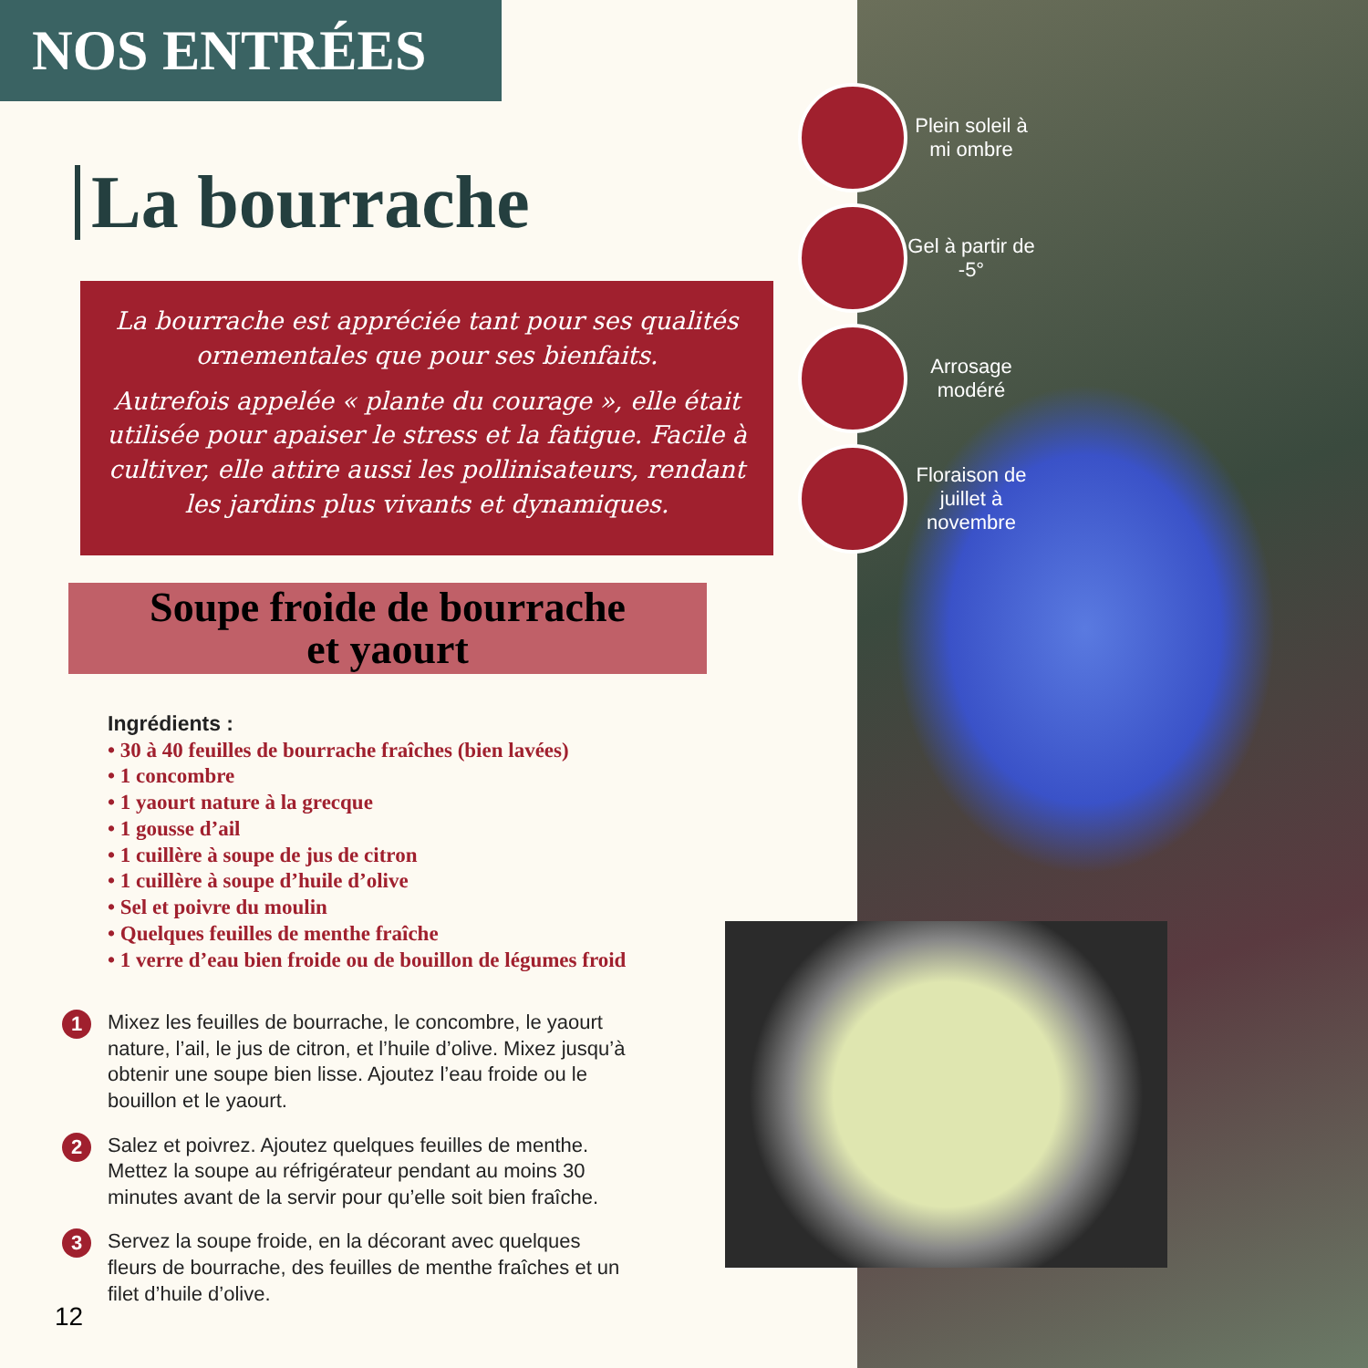NOS ENTRÉES
La bourrache
La bourrache est appréciée tant pour ses qualités ornementales que pour ses bienfaits.
Autrefois appelée « plante du courage », elle était utilisée pour apaiser le stress et la fatigue. Facile à cultiver, elle attire aussi les pollinisateurs, rendant les jardins plus vivants et dynamiques.
Soupe froide de bourrache
et yaourt
Ingrédients :
• 30 à 40 feuilles de bourrache fraîches (bien lavées)
• 1 concombre
• 1 yaourt nature à la grecque
• 1 gousse d’ail
• 1 cuillère à soupe de jus de citron
• 1 cuillère à soupe d’huile d’olive
• Sel et poivre du moulin
• Quelques feuilles de menthe fraîche
• 1 verre d’eau bien froide ou de bouillon de légumes froid
1 Mixez les feuilles de bourrache, le concombre, le yaourt nature, l’ail, le jus de citron, et l’huile d’olive. Mixez jusqu’à obtenir une soupe bien lisse. Ajoutez l’eau froide ou le bouillon et le yaourt.
2 Salez et poivrez. Ajoutez quelques feuilles de menthe. Mettez la soupe au réfrigérateur pendant au moins 30 minutes avant de la servir pour qu’elle soit bien fraîche.
3 Servez la soupe froide, en la décorant avec quelques fleurs de bourrache, des feuilles de menthe fraîches et un filet d’huile d’olive.
Plein soleil à mi ombre
Gel à partir de -5°
Arrosage modéré
Floraison de juillet à novembre
12